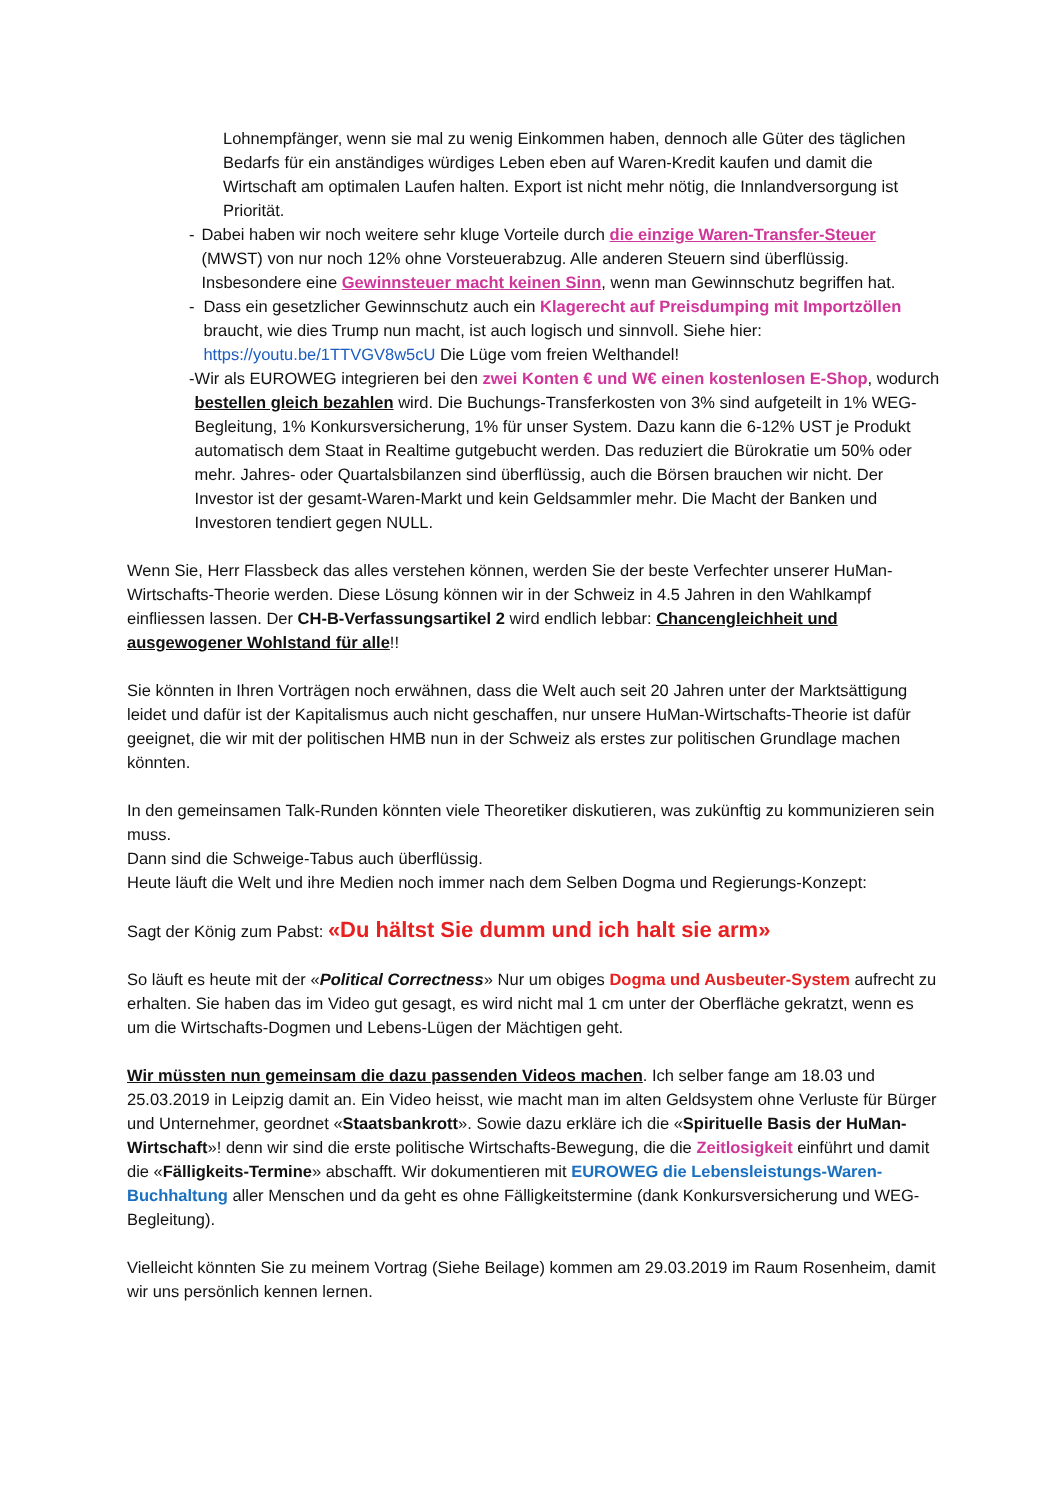Lohnempfänger, wenn sie mal zu wenig Einkommen haben, dennoch alle Güter des täglichen Bedarfs für ein anständiges würdiges Leben eben auf Waren-Kredit kaufen und damit die Wirtschaft am optimalen Laufen halten. Export ist nicht mehr nötig, die Innlandversorgung ist Priorität.
- Dabei haben wir noch weitere sehr kluge Vorteile durch die einzige Waren-Transfer-Steuer (MWST) von nur noch 12% ohne Vorsteuerabzug. Alle anderen Steuern sind überflüssig. Insbesondere eine Gewinnsteuer macht keinen Sinn, wenn man Gewinnschutz begriffen hat.
- Dass ein gesetzlicher Gewinnschutz auch ein Klagerecht auf Preisdumping mit Importzöllen braucht, wie dies Trump nun macht, ist auch logisch und sinnvoll. Siehe hier: https://youtu.be/1TTVGV8w5cU Die Lüge vom freien Welthandel!
- Wir als EUROWEG integrieren bei den zwei Konten € und W€ einen kostenlosen E-Shop, wodurch bestellen gleich bezahlen wird. Die Buchungs-Transferkosten von 3% sind aufgeteilt in 1% WEG-Begleitung, 1% Konkursversicherung, 1% für unser System. Dazu kann die 6-12% UST je Produkt automatisch dem Staat in Realtime gutgebucht werden. Das reduziert die Bürokratie um 50% oder mehr. Jahres- oder Quartalsbilanzen sind überflüssig, auch die Börsen brauchen wir nicht. Der Investor ist der gesamt-Waren-Markt und kein Geldsammler mehr. Die Macht der Banken und Investoren tendiert gegen NULL.
Wenn Sie, Herr Flassbeck das alles verstehen können, werden Sie der beste Verfechter unserer HuMan-Wirtschafts-Theorie werden. Diese Lösung können wir in der Schweiz in 4.5 Jahren in den Wahlkampf einfliessen lassen. Der CH-B-Verfassungsartikel 2 wird endlich lebbar: Chancengleichheit und ausgewogener Wohlstand für alle!!
Sie könnten in Ihren Vorträgen noch erwähnen, dass die Welt auch seit 20 Jahren unter der Marktsättigung leidet und dafür ist der Kapitalismus auch nicht geschaffen, nur unsere HuMan-Wirtschafts-Theorie ist dafür geeignet, die wir mit der politischen HMB nun in der Schweiz als erstes zur politischen Grundlage machen könnten.
In den gemeinsamen Talk-Runden könnten viele Theoretiker diskutieren, was zukünftig zu kommunizieren sein muss.
Dann sind die Schweige-Tabus auch überflüssig.
Heute läuft die Welt und ihre Medien noch immer nach dem Selben Dogma und Regierungs-Konzept:
Sagt der König zum Pabst: «Du hältst Sie dumm und ich halt sie arm»
So läuft es heute mit der «Political Correctness» Nur um obiges Dogma und Ausbeuter-System aufrecht zu erhalten. Sie haben das im Video gut gesagt, es wird nicht mal 1 cm unter der Oberfläche gekratzt, wenn es um die Wirtschafts-Dogmen und Lebens-Lügen der Mächtigen geht.
Wir müssten nun gemeinsam die dazu passenden Videos machen. Ich selber fange am 18.03 und 25.03.2019 in Leipzig damit an. Ein Video heisst, wie macht man im alten Geldsystem ohne Verluste für Bürger und Unternehmer, geordnet «Staatsbankrott». Sowie dazu erkläre ich die «Spirituelle Basis der HuMan-Wirtschaft»! denn wir sind die erste politische Wirtschafts-Bewegung, die die Zeitlosigkeit einführt und damit die «Fälligkeits-Termine» abschafft. Wir dokumentieren mit EUROWEG die Lebensleistungs-Waren-Buchhaltung aller Menschen und da geht es ohne Fälligkeitstermine (dank Konkursversicherung und WEG-Begleitung).
Vielleicht könnten Sie zu meinem Vortrag (Siehe Beilage) kommen am 29.03.2019 im Raum Rosenheim, damit wir uns persönlich kennen lernen.